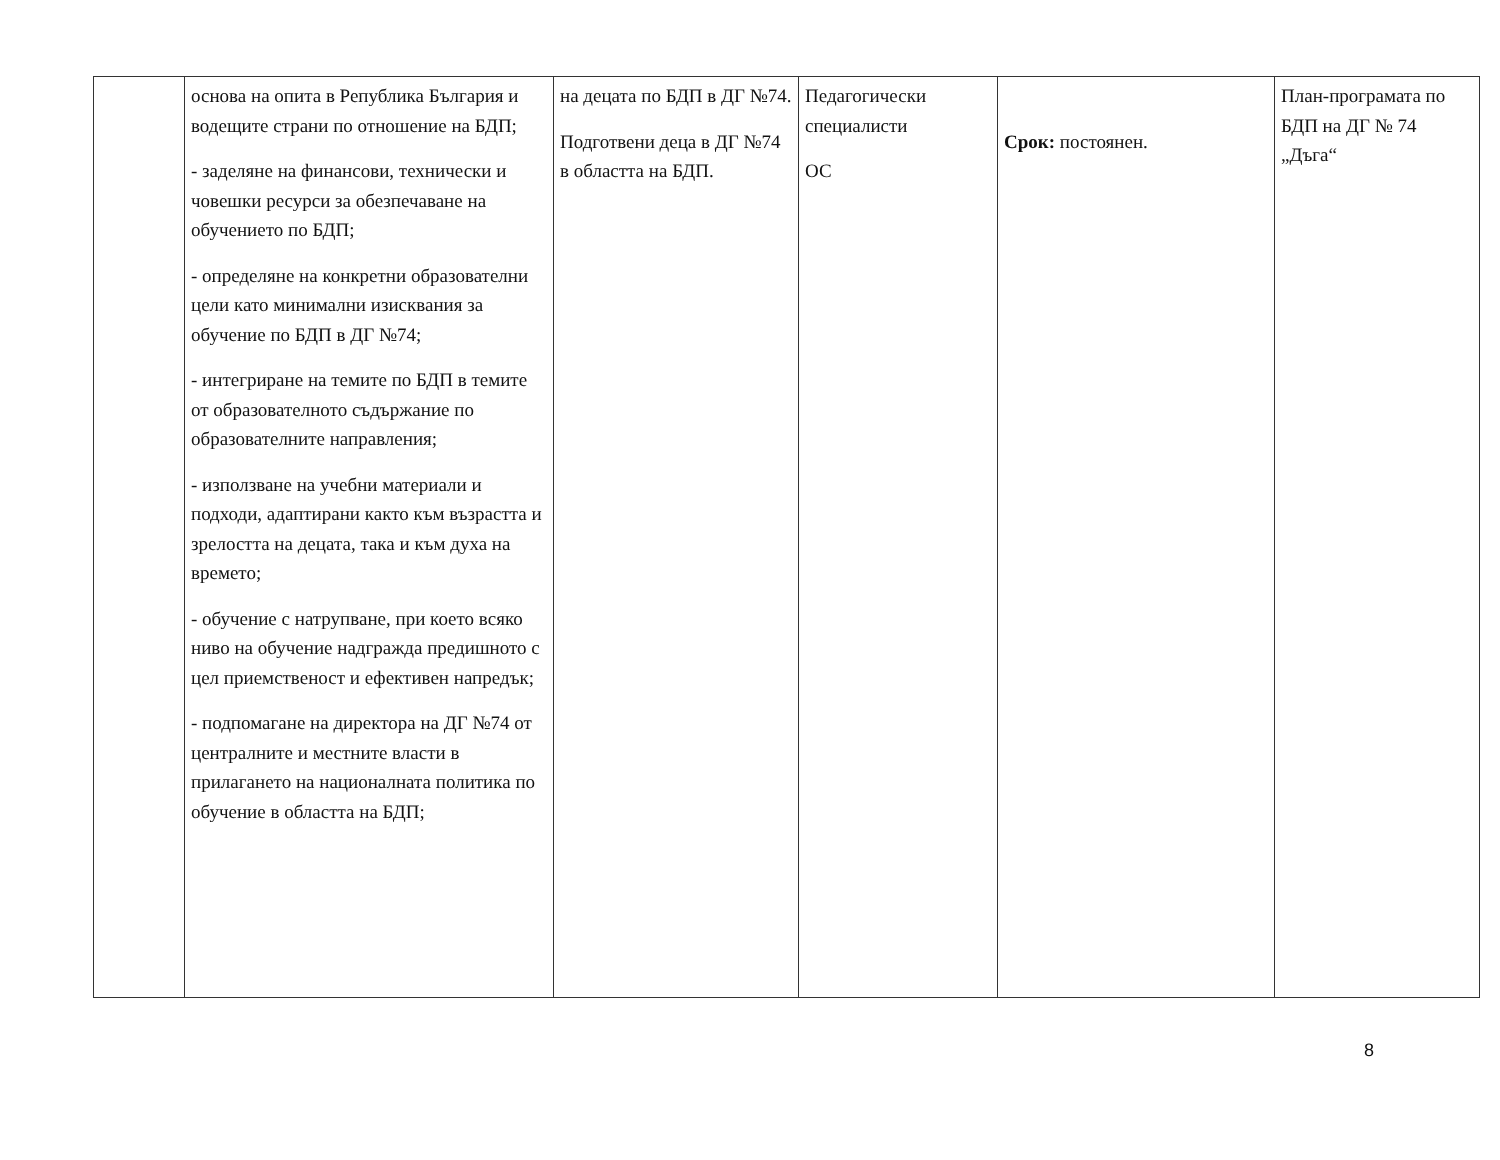| | основа на опита в Република България и водещите страни по отношение на БДП; - заделяне на финансови, технически и човешки ресурси за обезпечаване на обучението по БДП; - определяне на конкретни образователни цели като минимални изисквания за обучение по БДП в ДГ №74; - интегриране на темите по БДП в темите от образователното съдържание по образователните направления; - използване на учебни материали и подходи, адаптирани както към възрастта и зрелостта на децата, така и към духа на времето; - обучение с натрупване, при което всяко ниво на обучение надгражда предишното с цел приемственост и ефективен напредък; - подпомагане на директора на ДГ №74 от централните и местните власти в прилагането на националната политика по обучение в областта на БДП; | на децата по БДП в ДГ №74. Подготвени деца в ДГ №74 в областта на БДП. | Педагогически специалисти ОС | Срок: постоянен. | План-програмата по БДП на ДГ № 74 „Дъга“ |
8